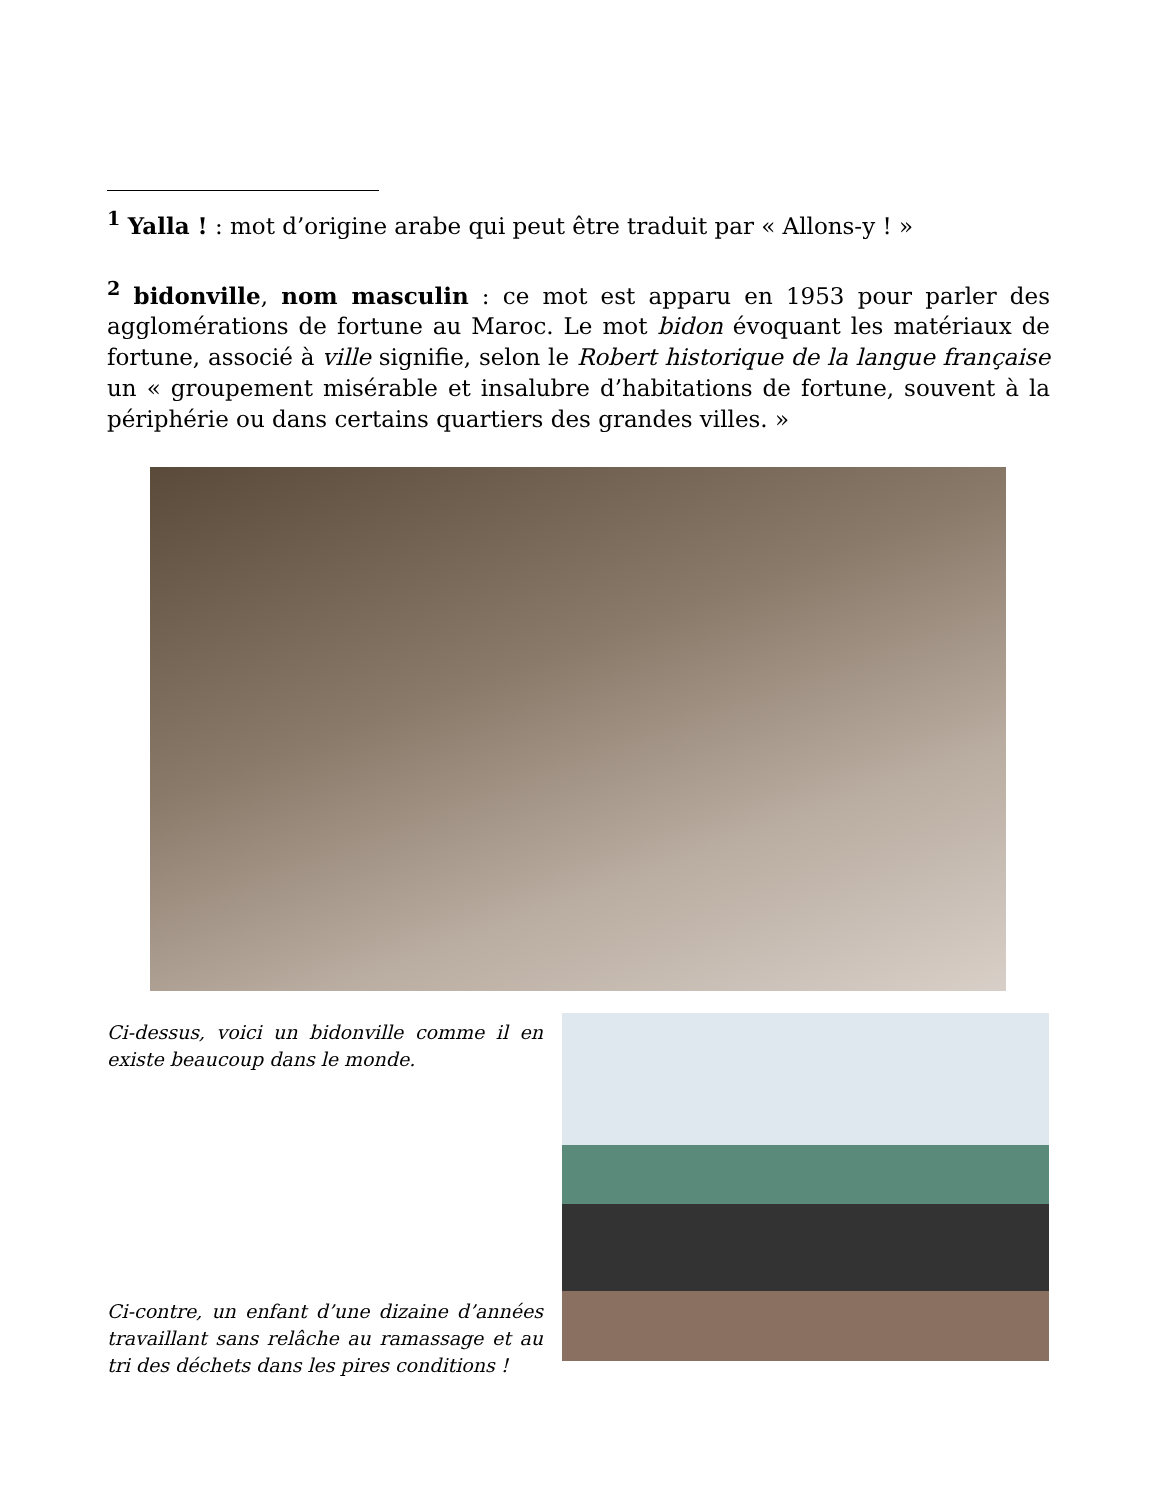<sup>1</sup> Yalla ! : mot d’origine arabe qui peut être traduit par « Allons-y ! »
<sup>2</sup> bidonville, nom masculin : ce mot est apparu en 1953 pour parler des agglomérations de fortune au Maroc. Le mot bidon évoquant les matériaux de fortune, associé à ville signifie, selon le Robert historique de la langue française un « groupement misérable et insalubre d’habitations de fortune, souvent à la périphérie ou dans certains quartiers des grandes villes. »
Ci-dessus, voici un bidonville comme il en existe beaucoup dans le monde.
Ci-contre, un enfant d’une dizaine d’années travaillant sans relâche au ramassage et au tri des déchets dans les pires conditions !